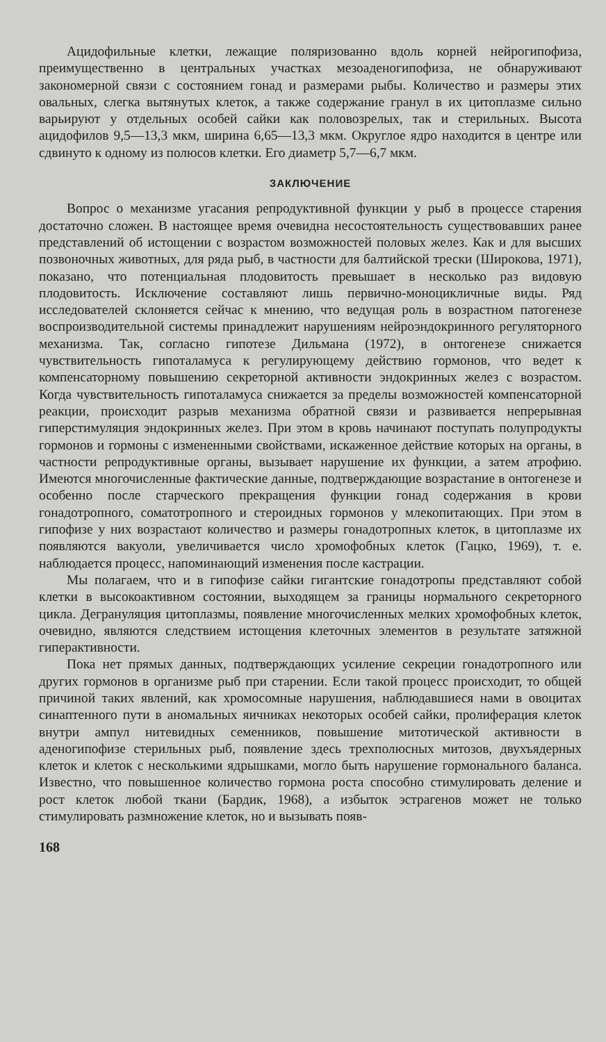Ацидофильные клетки, лежащие поляризованно вдоль корней нейрогипофиза, преимущественно в центральных участках мезоаденогипофиза, не обнаруживают закономерной связи с состоянием гонад и размерами рыбы. Количество и размеры этих овальных, слегка вытянутых клеток, а также содержание гранул в их цитоплазме сильно варьируют у отдельных особей сайки как половозрелых, так и стерильных. Высота ацидофилов 9,5—13,3 мкм, ширина 6,65—13,3 мкм. Округлое ядро находится в центре или сдвинуто к одному из полюсов клетки. Его диаметр 5,7—6,7 мкм.
ЗАКЛЮЧЕНИЕ
Вопрос о механизме угасания репродуктивной функции у рыб в процессе старения достаточно сложен. В настоящее время очевидна несостоятельность существовавших ранее представлений об истощении с возрастом возможностей половых желез. Как и для высших позвоночных животных, для ряда рыб, в частности для балтийской трески (Широкова, 1971), показано, что потенциальная плодовитость превышает в несколько раз видовую плодовитость. Исключение составляют лишь первично-моноцикличные виды. Ряд исследователей склоняется сейчас к мнению, что ведущая роль в возрастном патогенезе воспроизводительной системы принадлежит нарушениям нейроэндокринного регуляторного механизма. Так, согласно гипотезе Дильмана (1972), в онтогенезе снижается чувствительность гипоталамуса к регулирующему действию гормонов, что ведет к компенсаторному повышению секреторной активности эндокринных желез с возрастом. Когда чувствительность гипоталамуса снижается за пределы возможностей компенсаторной реакции, происходит разрыв механизма обратной связи и развивается непрерывная гиперстимуляция эндокринных желез. При этом в кровь начинают поступать полупродукты гормонов и гормоны с измененными свойствами, искаженное действие которых на органы, в частности репродуктивные органы, вызывает нарушение их функции, а затем атрофию. Имеются многочисленные фактические данные, подтверждающие возрастание в онтогенезе и особенно после старческого прекращения функции гонад содержания в крови гонадотропного, соматотропного и стероидных гормонов у млекопитающих. При этом в гипофизе у них возрастают количество и размеры гонадотропных клеток, в цитоплазме их появляются вакуоли, увеличивается число хромофобных клеток (Гацко, 1969), т. е. наблюдается процесс, напоминающий изменения после кастрации.
Мы полагаем, что и в гипофизе сайки гигантские гонадотропы представляют собой клетки в высокоактивном состоянии, выходящем за границы нормального секреторного цикла. Дегрануляция цитоплазмы, появление многочисленных мелких хромофобных клеток, очевидно, являются следствием истощения клеточных элементов в результате затяжной гиперактивности.
Пока нет прямых данных, подтверждающих усиление секреции гонадотропного или других гормонов в организме рыб при старении. Если такой процесс происходит, то общей причиной таких явлений, как хромосомные нарушения, наблюдавшиеся нами в овоцитах синаптенного пути в аномальных яичниках некоторых особей сайки, пролиферация клеток внутри ампул нитевидных семенников, повышение митотической активности в аденогипофизе стерильных рыб, появление здесь трехполюсных митозов, двухъядерных клеток и клеток с несколькими ядрышками, могло быть нарушение гормонального баланса. Известно, что повышенное количество гормона роста способно стимулировать деление и рост клеток любой ткани (Бардик, 1968), а избыток эстрагенов может не только стимулировать размножение клеток, но и вызывать появ-
168